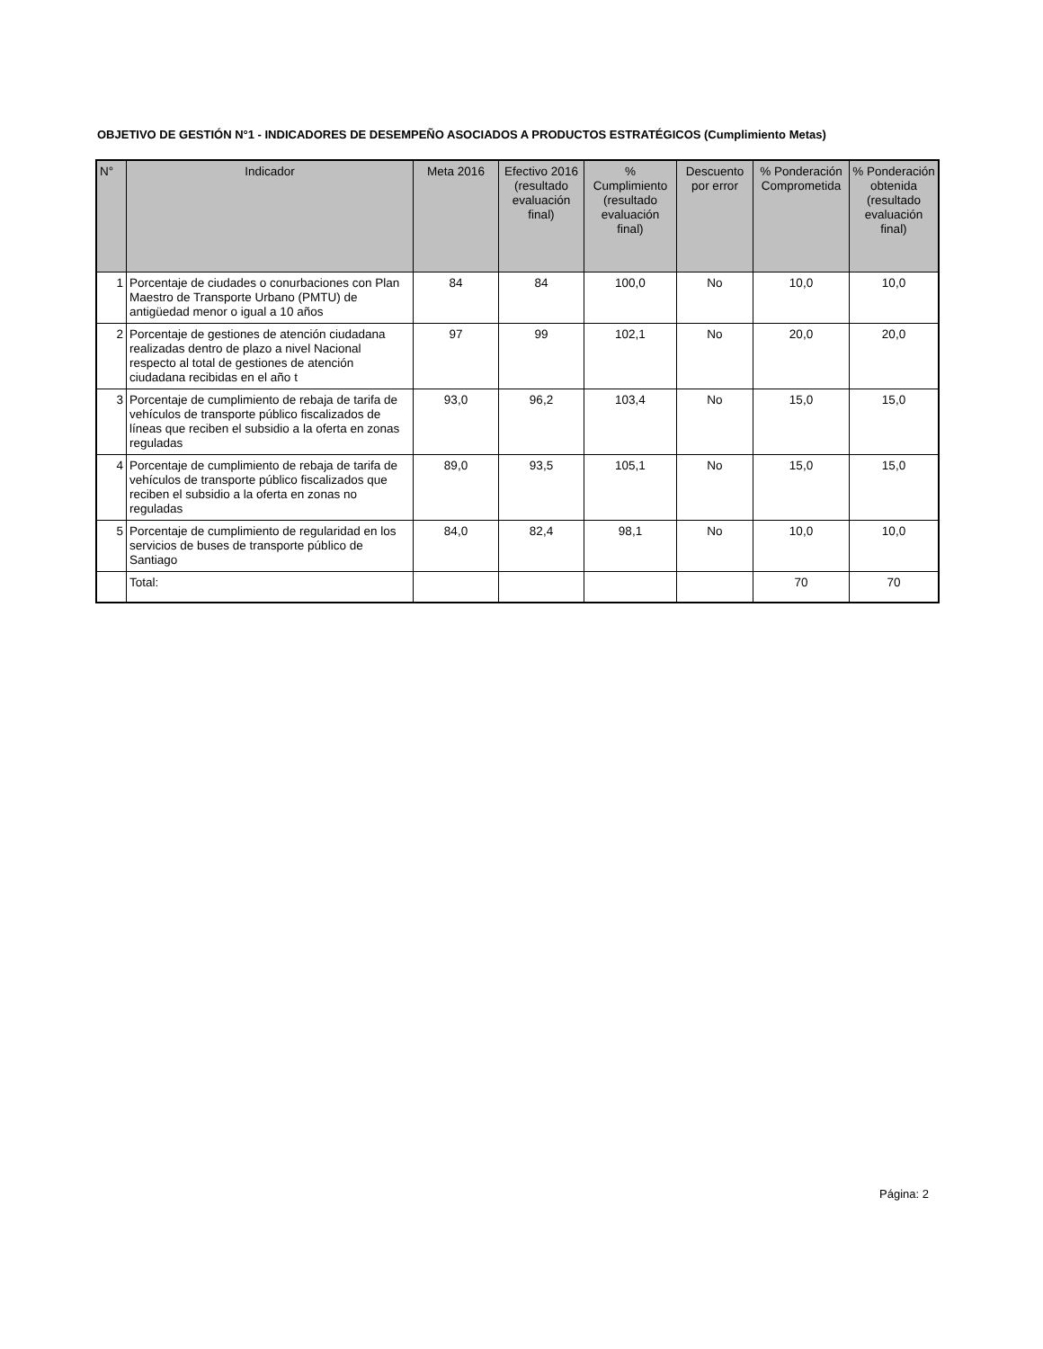OBJETIVO DE GESTIÓN N°1 - INDICADORES DE DESEMPEÑO ASOCIADOS A PRODUCTOS ESTRATÉGICOS (Cumplimiento Metas)
| N° | Indicador | Meta 2016 | Efectivo 2016 (resultado evaluación final) | % Cumplimiento (resultado evaluación final) | Descuento por error | % Ponderación Comprometida | % Ponderación obtenida (resultado evaluación final) |
| --- | --- | --- | --- | --- | --- | --- | --- |
| 1 | Porcentaje de ciudades o conurbaciones con Plan Maestro de Transporte Urbano (PMTU) de antigüedad menor o igual a 10 años | 84 | 84 | 100,0 | No | 10,0 | 10,0 |
| 2 | Porcentaje de gestiones de atención ciudadana realizadas dentro de plazo a nivel Nacional respecto al total de gestiones de atención ciudadana recibidas en el año t | 97 | 99 | 102,1 | No | 20,0 | 20,0 |
| 3 | Porcentaje de cumplimiento de rebaja de tarifa de vehículos de transporte público fiscalizados de líneas que reciben el subsidio a la oferta en zonas reguladas | 93,0 | 96,2 | 103,4 | No | 15,0 | 15,0 |
| 4 | Porcentaje de cumplimiento de rebaja de tarifa de vehículos de transporte público fiscalizados que reciben el subsidio a la oferta en zonas no reguladas | 89,0 | 93,5 | 105,1 | No | 15,0 | 15,0 |
| 5 | Porcentaje de cumplimiento de regularidad en los servicios de buses de transporte público de Santiago | 84,0 | 82,4 | 98,1 | No | 10,0 | 10,0 |
| | Total: | | | | | 70 | 70 |
Página: 2